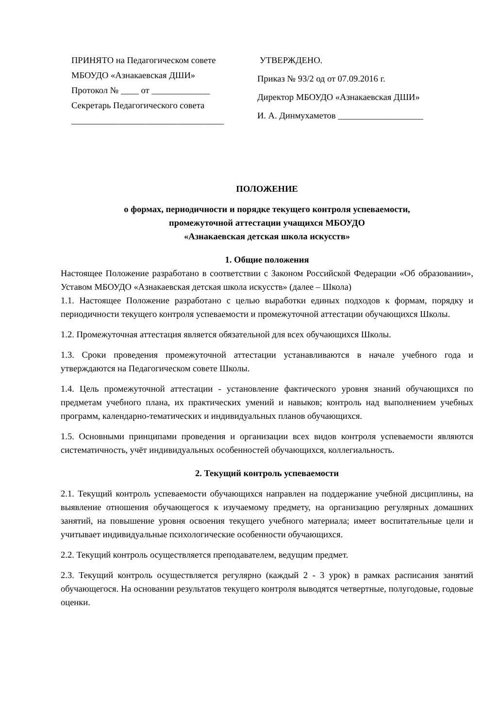ПРИНЯТО на Педагогическом совете
МБОУДО «Азнакаевская ДШИ»
Протокол № ____ от _____________
Секретарь Педагогического совета
__________________________________
УТВЕРЖДЕНО.
Приказ № 93/2 од от 07.09.2016 г.
Директор МБОУДО «Азнакаевская ДШИ»
И. А. Динмухаметов ___________________
ПОЛОЖЕНИЕ
о формах, периодичности и порядке текущего контроля успеваемости,
промежуточной аттестации учащихся МБОУДО
«Азнакаевская детская школа искусств»
1. Общие положения
Настоящее Положение разработано в соответствии с Законом Российской Федерации «Об образовании», Уставом МБОУДО «Азнакаевская детская школа искусств» (далее – Школа)
1.1. Настоящее Положение разработано с целью выработки единых подходов к формам, порядку и периодичности текущего контроля успеваемости и промежуточной аттестации обучающихся Школы.
1.2. Промежуточная аттестация является обязательной для всех обучающихся Школы.
1.3. Сроки проведения промежуточной аттестации устанавливаются в начале учебного года и утверждаются на Педагогическом совете Школы.
1.4. Цель промежуточной аттестации - установление фактического уровня знаний обучающихся по предметам учебного плана, их практических умений и навыков; контроль над выполнением учебных программ, календарно-тематических и индивидуальных планов обучающихся.
1.5. Основными принципами проведения и организации всех видов контроля успеваемости являются систематичность, учёт индивидуальных особенностей обучающихся, коллегиальность.
2. Текущий контроль успеваемости
2.1. Текущий контроль успеваемости обучающихся направлен на поддержание учебной дисциплины, на выявление отношения обучающегося к изучаемому предмету, на организацию регулярных домашних занятий, на повышение уровня освоения текущего учебного материала; имеет воспитательные цели и учитывает индивидуальные психологические особенности обучающихся.
2.2. Текущий контроль осуществляется преподавателем, ведущим предмет.
2.3. Текущий контроль осуществляется регулярно (каждый 2 - 3 урок) в рамках расписания занятий обучающегося. На основании результатов текущего контроля выводятся четвертные, полугодовые, годовые оценки.